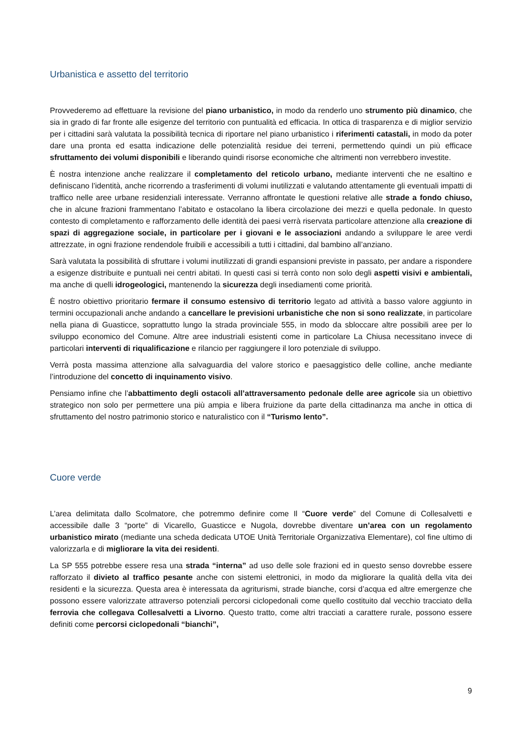Urbanistica e assetto del territorio
Provvederemo ad effettuare la revisione del piano urbanistico, in modo da renderlo uno strumento più dinamico, che sia in grado di far fronte alle esigenze del territorio con puntualità ed efficacia. In ottica di trasparenza e di miglior servizio per i cittadini sarà valutata la possibilità tecnica di riportare nel piano urbanistico i riferimenti catastali, in modo da poter dare una pronta ed esatta indicazione delle potenzialità residue dei terreni, permettendo quindi un più efficace sfruttamento dei volumi disponibili e liberando quindi risorse economiche che altrimenti non verrebbero investite.
È nostra intenzione anche realizzare il completamento del reticolo urbano, mediante interventi che ne esaltino e definiscano l’identità, anche ricorrendo a trasferimenti di volumi inutilizzati e valutando attentamente gli eventuali impatti di traffico nelle aree urbane residenziali interessate. Verranno affrontate le questioni relative alle strade a fondo chiuso, che in alcune frazioni frammentano l’abitato e ostacolano la libera circolazione dei mezzi e quella pedonale. In questo contesto di completamento e rafforzamento delle identità dei paesi verrà riservata particolare attenzione alla creazione di spazi di aggregazione sociale, in particolare per i giovani e le associazioni andando a sviluppare le aree verdi attrezzate, in ogni frazione rendendole fruibili e accessibili a tutti i cittadini, dal bambino all’anziano.
Sarà valutata la possibilità di sfruttare i volumi inutilizzati di grandi espansioni previste in passato, per andare a rispondere a esigenze distribuite e puntuali nei centri abitati. In questi casi si terrà conto non solo degli aspetti visivi e ambientali, ma anche di quelli idrogeologici, mantenendo la sicurezza degli insediamenti come priorità.
È nostro obiettivo prioritario fermare il consumo estensivo di territorio legato ad attività a basso valore aggiunto in termini occupazionali anche andando a cancellare le previsioni urbanistiche che non si sono realizzate, in particolare nella piana di Guasticce, soprattutto lungo la strada provinciale 555, in modo da sbloccare altre possibili aree per lo sviluppo economico del Comune. Altre aree industriali esistenti come in particolare La Chiusa necessitano invece di particolari interventi di riqualificazione e rilancio per raggiungere il loro potenziale di sviluppo.
Verrà posta massima attenzione alla salvaguardia del valore storico e paesaggistico delle colline, anche mediante l’introduzione del concetto di inquinamento visivo.
Pensiamo infine che l’abbattimento degli ostacoli all’attraversamento pedonale delle aree agricole sia un obiettivo strategico non solo per permettere una più ampia e libera fruizione da parte della cittadinanza ma anche in ottica di sfruttamento del nostro patrimonio storico e naturalistico con il “Turismo lento”.
Cuore verde
L’area delimitata dallo Scolmatore, che potremmo definire come Il “Cuore verde” del Comune di Collesalvetti e accessibile dalle 3 “porte” di Vicarello, Guasticce e Nugola, dovrebbe diventare un’area con un regolamento urbanistico mirato (mediante una scheda dedicata UTOE Unità Territoriale Organizzativa Elementare), col fine ultimo di valorizzarla e di migliorare la vita dei residenti.
La SP 555 potrebbe essere resa una strada “interna” ad uso delle sole frazioni ed in questo senso dovrebbe essere rafforzato il divieto al traffico pesante anche con sistemi elettronici, in modo da migliorare la qualità della vita dei residenti e la sicurezza. Questa area è interessata da agriturismi, strade bianche, corsi d’acqua ed altre emergenze che possono essere valorizzate attraverso potenziali percorsi ciclopedonali come quello costituito dal vecchio tracciato della ferrovia che collegava Collesalvetti a Livorno. Questo tratto, come altri tracciati a carattere rurale, possono essere definiti come percorsi ciclopedonali “bianchi”,
9